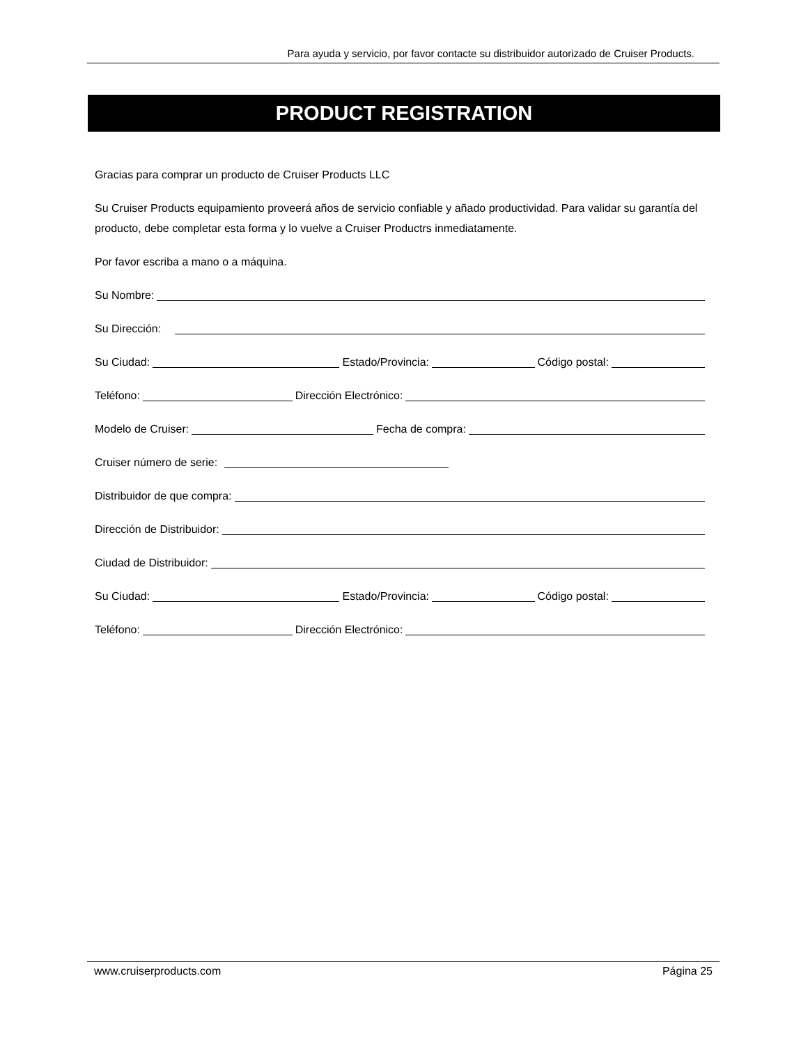Para ayuda y servicio, por favor contacte su distribuidor autorizado de Cruiser Products.
PRODUCT REGISTRATION
Gracias para comprar un producto de Cruiser Products LLC
Su Cruiser Products equipamiento proveerá años de servicio confiable y añado productividad. Para validar su garantía del producto, debe completar esta forma y lo vuelve a Cruiser Productrs inmediatamente.
Por favor escriba a mano o a máquina.
Su Nombre:
Su Dirección:
Su Ciudad: Estado/Provincia: Código postal:
Teléfono: Dirección Electrónico:
Modelo de Cruiser: Fecha de compra:
Cruiser número de serie:
Distribuidor de que compra:
Dirección de Distribuidor:
Ciudad de Distribuidor:
Su Ciudad: Estado/Provincia: Código postal:
Teléfono: Dirección Electrónico:
www.cruiserproducts.com Página 25